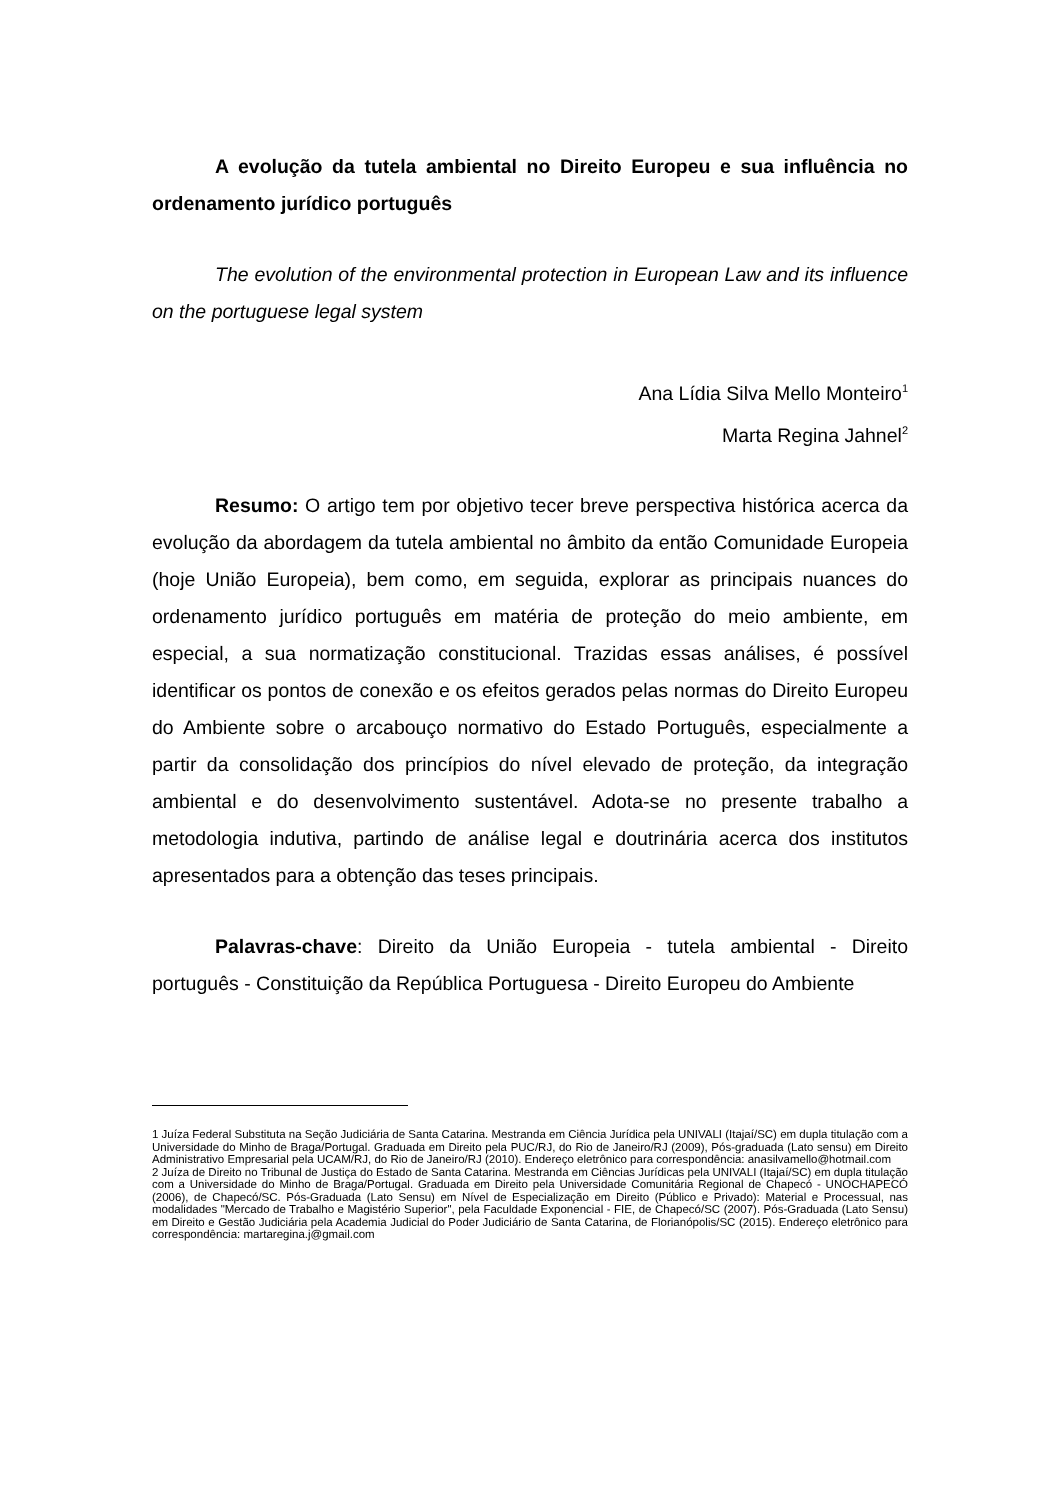A evolução da tutela ambiental no Direito Europeu e sua influência no ordenamento jurídico português
The evolution of the environmental protection in European Law and its influence on the portuguese legal system
Ana Lídia Silva Mello Monteiro<sup>1</sup>
Marta Regina Jahnel<sup>2</sup>
Resumo: O artigo tem por objetivo tecer breve perspectiva histórica acerca da evolução da abordagem da tutela ambiental no âmbito da então Comunidade Europeia (hoje União Europeia), bem como, em seguida, explorar as principais nuances do ordenamento jurídico português em matéria de proteção do meio ambiente, em especial, a sua normatização constitucional. Trazidas essas análises, é possível identificar os pontos de conexão e os efeitos gerados pelas normas do Direito Europeu do Ambiente sobre o arcabouço normativo do Estado Português, especialmente a partir da consolidação dos princípios do nível elevado de proteção, da integração ambiental e do desenvolvimento sustentável. Adota-se no presente trabalho a metodologia indutiva, partindo de análise legal e doutrinária acerca dos institutos apresentados para a obtenção das teses principais.
Palavras-chave: Direito da União Europeia - tutela ambiental - Direito português - Constituição da República Portuguesa - Direito Europeu do Ambiente
1 Juíza Federal Substituta na Seção Judiciária de Santa Catarina. Mestranda em Ciência Jurídica pela UNIVALI (Itajaí/SC) em dupla titulação com a Universidade do Minho de Braga/Portugal. Graduada em Direito pela PUC/RJ, do Rio de Janeiro/RJ (2009), Pós-graduada (Lato sensu) em Direito Administrativo Empresarial pela UCAM/RJ, do Rio de Janeiro/RJ (2010). Endereço eletrônico para correspondência: anasilvamello@hotmail.com
2 Juíza de Direito no Tribunal de Justiça do Estado de Santa Catarina. Mestranda em Ciências Jurídicas pela UNIVALI (Itajaí/SC) em dupla titulação com a Universidade do Minho de Braga/Portugal. Graduada em Direito pela Universidade Comunitária Regional de Chapecó - UNOCHAPECÓ (2006), de Chapecó/SC. Pós-Graduada (Lato Sensu) em Nível de Especialização em Direito (Público e Privado): Material e Processual, nas modalidades "Mercado de Trabalho e Magistério Superior", pela Faculdade Exponencial - FIE, de Chapecó/SC (2007). Pós-Graduada (Lato Sensu) em Direito e Gestão Judiciária pela Academia Judicial do Poder Judiciário de Santa Catarina, de Florianópolis/SC (2015). Endereço eletrônico para correspondência: martaregina.j@gmail.com